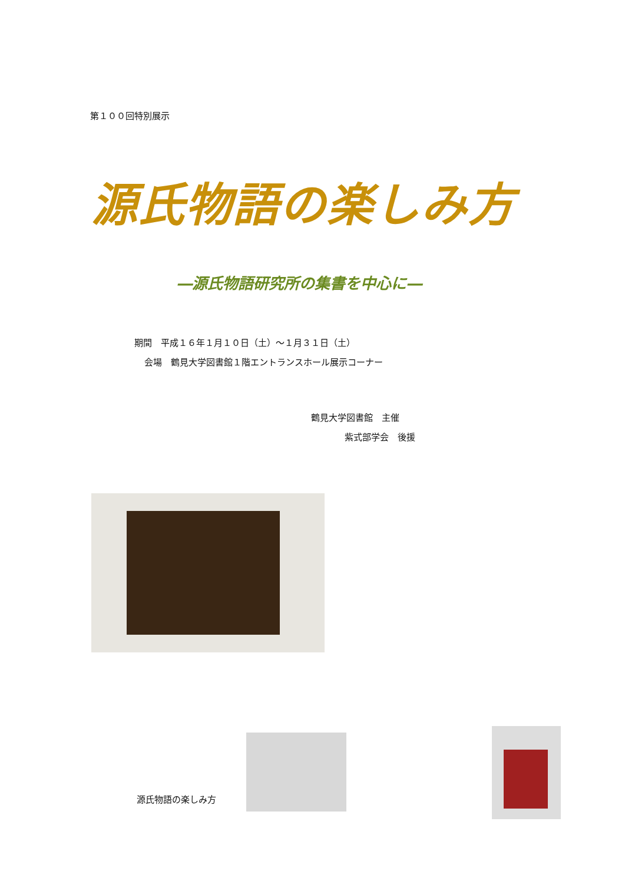第１００回特別展示
源氏物語の楽しみ方
―源氏物語研究所の集書を中心に―
期間　平成１６年１月１０日（土）～１月３１日（土）
会場　鶴見大学図書館１階エントランスホール展示コーナー
鶴見大学図書館　主催
紫式部学会　後援
源氏物語の楽しみ方